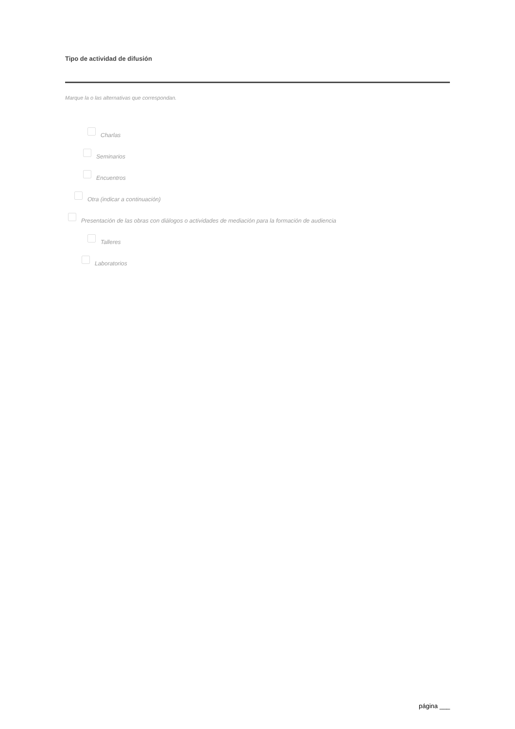Tipo de actividad de difusión
Marque la o las alternativas que correspondan.
Charlas
Seminarios
Encuentros
Otra (indicar a continuación)
Presentación de las obras con diálogos o actividades de mediación para la formación de audiencia
Talleres
Laboratorios
página ___